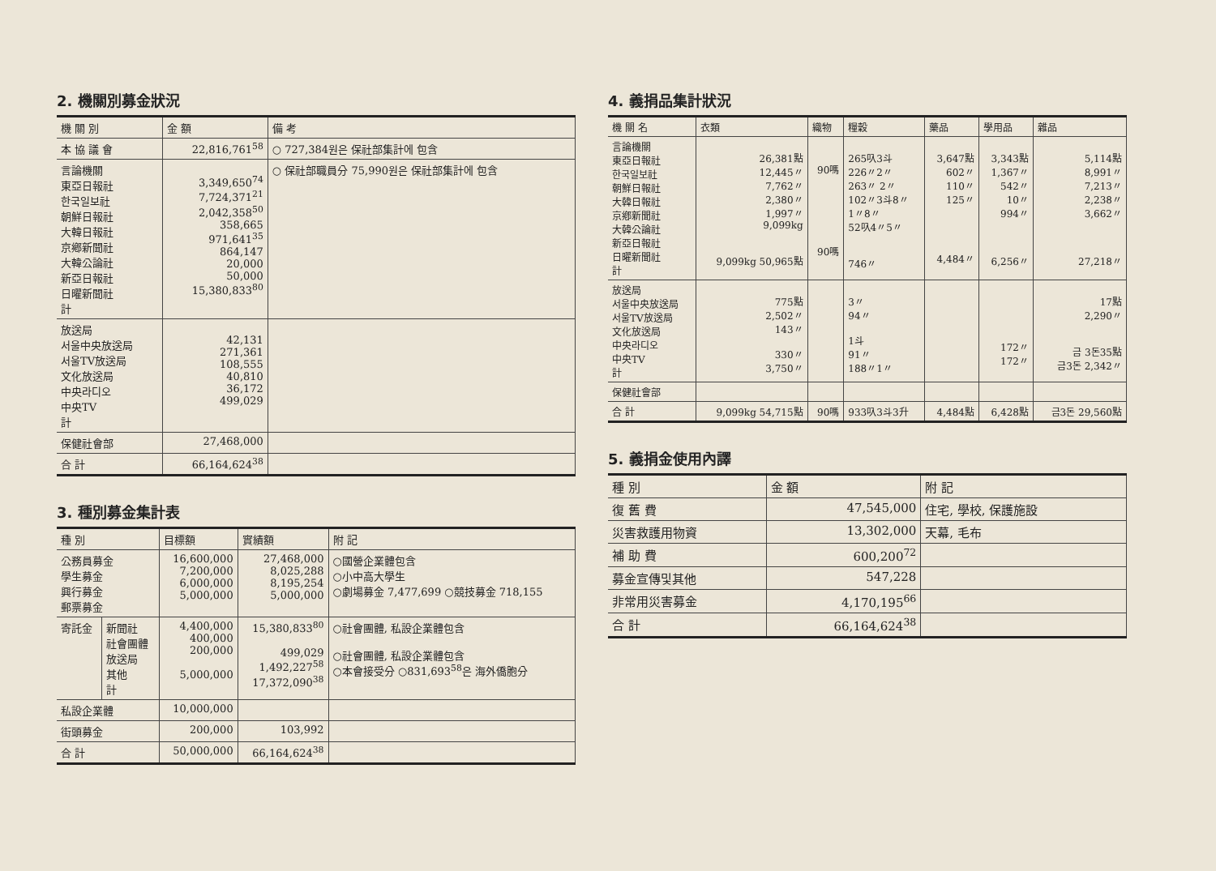2. 機關別募金狀況
| 機 關 別 | 金 額 | 備 考 |
| --- | --- | --- |
| 本 協 議 會 | 22,816,761<sup>58</sup> | ○ 727,384원은 保社部集計에 包含 |
| 言論機關 東亞日報社 한국일보社 朝鮮日報社 大韓日報社 京鄕新聞社 大韓公論社 新亞日報社 日曜新聞社 計 | 3,349,650<sup>74</sup> 7,724,371<sup>21</sup> 2,042,358<sup>50</sup> 358,665 971,641<sup>35</sup> 864,147 20,000 50,000 15,380,833<sup>80</sup> | ○ 保社部職員分 75,990원은 保社部集計에 包含 |
| 放送局 서울中央放送局 서울TV放送局 文化放送局 中央라디오 中央TV 計 | 42,131 271,361 108,555 40,810 36,172 499,029 | |
| 保健社會部 | 27,468,000 | |
| 合 計 | 66,164,624<sup>38</sup> | |
3. 種別募金集計表
| 種 別 | | 目標額 | 實績額 | 附 記 |
| --- | --- | --- | --- | --- |
| 公務員募金 學生募金 興行募金 郵票募金 | | 16,600,000 7,200,000 6,000,000 5,000,000 | 27,468,000 8,025,288 8,195,254 5,000,000 | ○國營企業體包含 ○小中高大學生 ○劇場募金 7,477,699 ○競技募金 718,155 |
| 寄託金 | 新聞社 社會團體 放送局 其他 計 | 4,400,000 400,000 200,000 5,000,000 | 15,380,833<sup>80</sup> 499,029 1,492,227<sup>58</sup> 17,372,090<sup>38</sup> | ○社會團體, 私設企業體包含 ○社會團體, 私設企業體包含 ○本會接受分 ○831,693<sup>58</sup>은 海外僑胞分 |
| 私設企業體 | | 10,000,000 | | |
| 街頭募金 | | 200,000 | 103,992 | |
| 合 計 | | 50,000,000 | 66,164,624<sup>38</sup> | |
4. 義捐品集計狀況
| 機 關 名 | 衣類 | 織物 | 糧穀 | 藥品 | 學用品 | 雜品 |
| --- | --- | --- | --- | --- | --- | --- |
| 言論機關 東亞日報社 한국일보社 朝鮮日報社 大韓日報社 京鄕新聞社 大韓公論社 新亞日報社 日曜新聞社 計 | 26,381點 12,445〃 7,762〃 2,380〃 1,997〃 9,099kg 9,099kg 50,965點 | 90嗎 90嗎 | 265叺3斗 226〃2〃 263〃 2〃 102〃3斗8〃 1〃8〃 52叺4〃5〃 746〃 | 3,647點 602〃 110〃 125〃 4,484〃 | 3,343點 1,367〃 542〃 10〃 994〃 6,256〃 | 5,114點 8,991〃 7,213〃 2,238〃 3,662〃 27,218〃 |
| 放送局 서울中央放送局 서울TV放送局 文化放送局 中央라디오 中央TV 計 | 775點 2,502〃 143〃 330〃 3,750〃 | | 3〃 94〃 1斗 91〃 188〃1〃 | | 172〃 172〃 | 17點 2,290〃 금 3돈35點 금3돈 2,342〃 |
| 保健社會部 | | | | | | |
| 合 計 | 9,099kg 54,715點 | 90嗎 | 933叺3斗3升 | 4,484點 | 6,428點 | 금3돈 29,560點 |
5. 義捐金使用內譯
| 種 別 | 金 額 | 附 記 |
| --- | --- | --- |
| 復 舊 費 | 47,545,000 | 住宅, 學校, 保護施設 |
| 災害救護用物資 | 13,302,000 | 天幕, 毛布 |
| 補 助 費 | 600,200<sup>72</sup> | |
| 募金宣傳및其他 | 547,228 | |
| 非常用災害募金 | 4,170,195<sup>66</sup> | |
| 合 計 | 66,164,624<sup>38</sup> | |